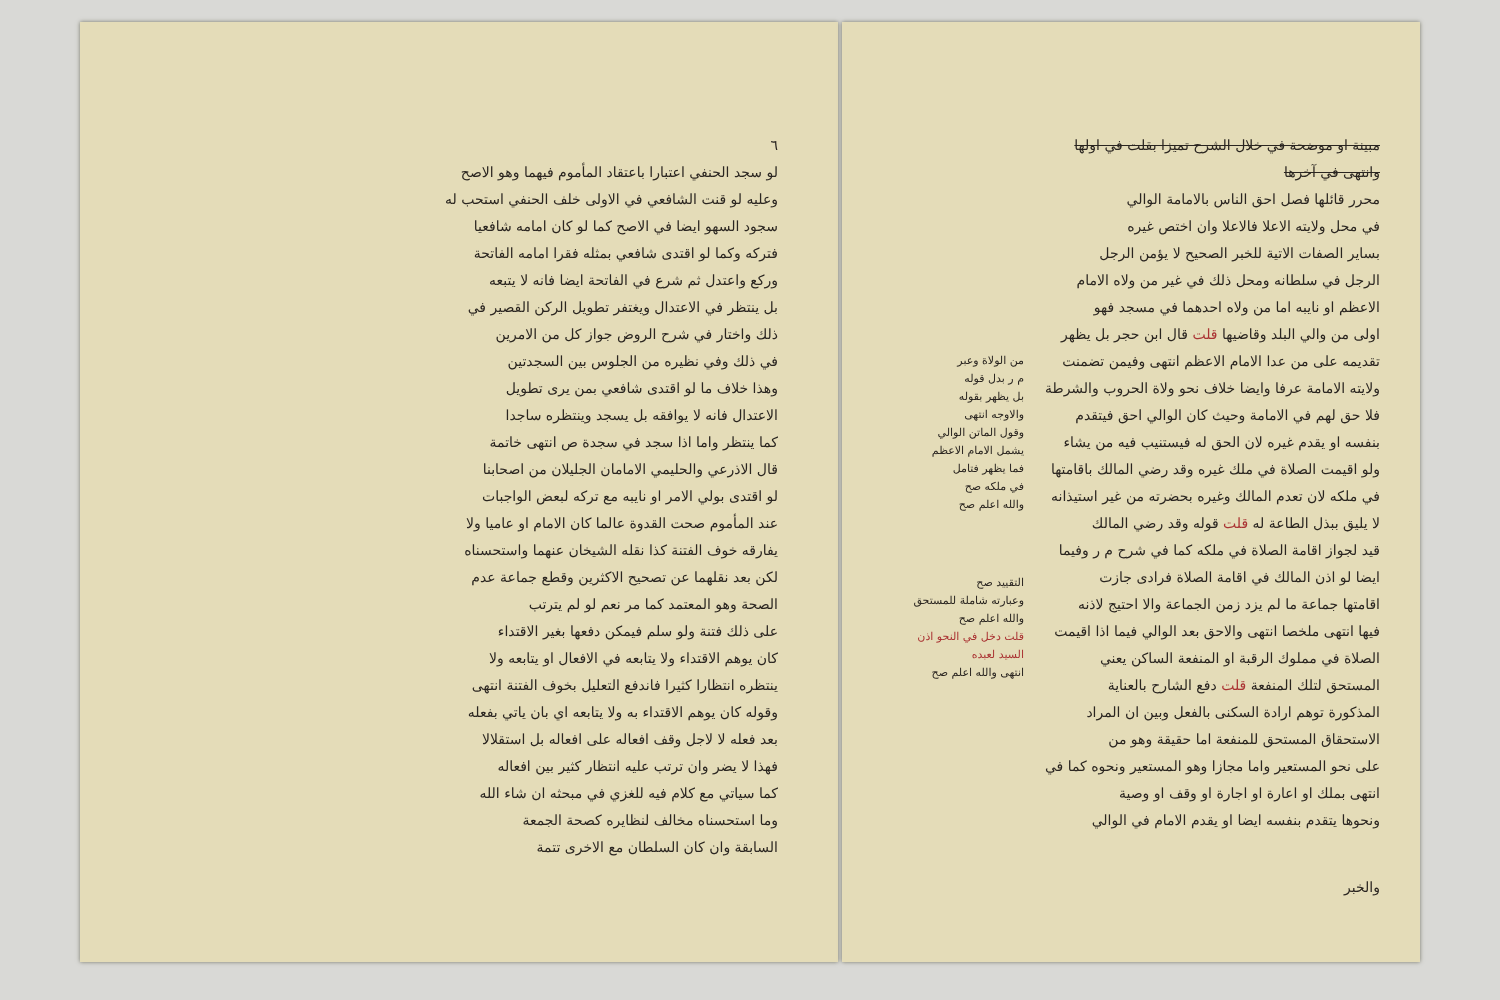مبينة او موضحة في خلال الشرح تميزا بقلت في اولها وانتهى في آخرها
محرر قائلها فصل احق الناس بالامامة الوالي
في محل ولايته الاعلا فالاعلا وان اختص غيره
بساير الصفات الاتية للخبر الصحيح لا يؤمن الرجل
الرجل في سلطانه ومحل ذلك في غير من ولاه الامام
الاعظم او نايبه اما من ولاه احدهما في مسجد فهو
اولى من والي البلد وقاضيها قلت قال ابن حجر بل يظهر
تقديمه على من عدا الامام الاعظم انتهى وفيمن تضمنت
ولايته الامامة عرفا وايضا خلاف نحو ولاة الحروب والشرطة
فلا حق لهم في الامامة وحيث كان الوالي احق فيتقدم
بنفسه او يقدم غيره لان الحق له فيستنيب فيه من يشاء
ولو اقيمت الصلاة في ملك غيره وقد رضي المالك باقامتها
في ملكه لان تعدم المالك وغيره بحضرته من غير استيذانه
لا يليق ببذل الطاعة له قلت قوله وقد رضي المالك
قيد لجواز اقامة الصلاة في ملكه كما في شرح م ر وفيما
ايضا لو اذن المالك في اقامة الصلاة فرادى جازت
اقامتها جماعة ما لم يزد زمن الجماعة والا احتيج لاذنه
فيها انتهى ملخصا انتهى والاحق بعد الوالي فيما اذا اقيمت
الصلاة في مملوك الرقبة او المنفعة الساكن يعني
المستحق لتلك المنفعة قلت دفع الشارح بالعناية
المذكورة توهم ارادة السكنى بالفعل وبين ان المراد
الاستحقاق المستحق للمنفعة اما حقيقة وهو من
على نحو المستعير واما مجازا وهو المستعير ونحوه كما في
انتهى بملك او اعارة او اجارة او وقف او وصية
ونحوها يتقدم بنفسه ايضا او يقدم الامام في الوالي
والخبر
من الولاة وعبر
م ر بدل قوله
بل يظهر بقوله
والاوجه انتهى
وقول الماتن الوالي
يشمل الامام الاعظم
فما يظهر فتامل
في ملكه صح
والله اعلم صح
التقييد صح
وعبارته شاملة للمستحق
والله اعلم صح
قلت دخل في النحو اذن السيد لعبده
انتهى والله اعلم صح
٦
لو سجد الحنفي اعتبارا باعتقاد المأموم فيهما وهو الاصح
وعليه لو قنت الشافعي في الاولى خلف الحنفي استحب له
سجود السهو ايضا في الاصح كما لو كان امامه شافعيا
فتركه وكما لو اقتدى شافعي بمثله فقرا امامه الفاتحة
وركع واعتدل ثم شرع في الفاتحة ايضا فانه لا يتبعه
بل ينتظر في الاعتدال ويغتفر تطويل الركن القصير في
ذلك واختار في شرح الروض جواز كل من الامرين
في ذلك وفي نظيره من الجلوس بين السجدتين
وهذا خلاف ما لو اقتدى شافعي بمن يرى تطويل
الاعتدال فانه لا يوافقه بل يسجد وينتظره ساجدا
كما ينتظر واما اذا سجد في سجدة ص انتهى خاتمة
قال الاذرعي والحليمي الامامان الجليلان من اصحابنا
لو اقتدى بولي الامر او نايبه مع تركه لبعض الواجبات
عند المأموم صحت القدوة عالما كان الامام او عاميا ولا
يفارقه خوف الفتنة كذا نقله الشيخان عنهما واستحسناه
لكن بعد نقلهما عن تصحيح الاكثرين وقطع جماعة عدم
الصحة وهو المعتمد كما مر نعم لو لم يترتب
على ذلك فتنة ولو سلم فيمكن دفعها بغير الاقتداء
كان يوهم الاقتداء ولا يتابعه في الافعال او يتابعه ولا
ينتظره انتظارا كثيرا فاندفع التعليل بخوف الفتنة انتهى
وقوله كان يوهم الاقتداء به ولا يتابعه اي بان ياتي بفعله
بعد فعله لا لاجل وقف افعاله على افعاله بل استقلالا
فهذا لا يضر وان ترتب عليه انتظار كثير بين افعاله
كما سياتي مع كلام فيه للغزي في مبحثه ان شاء الله
وما استحسناه مخالف لنظايره كصحة الجمعة
السابقة وان كان السلطان مع الاخرى تتمة